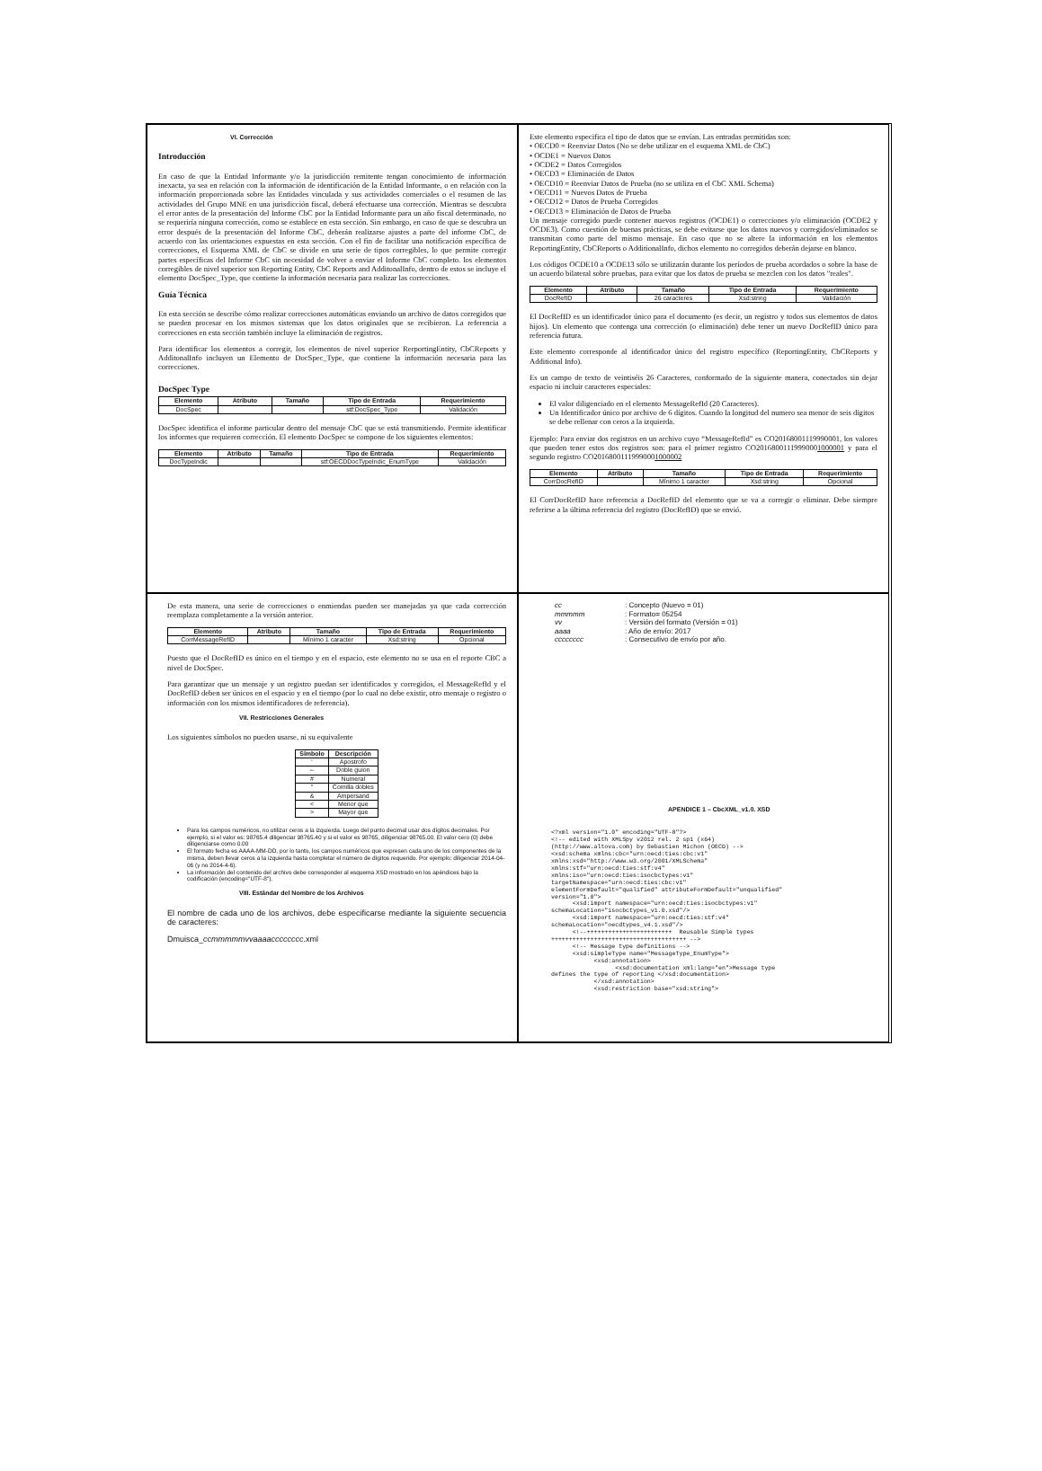VI. Corrección
Introducción
En caso de que la Entidad Informante y/o la jurisdicción remitente tengan conocimiento de información inexacta, ya sea en relación con la información de identificación de la Entidad Informante, o en relación con la información proporcionada sobre las Entidades vinculada y sus actividades comerciales o el resumen de las actividades del Grupo MNE en una jurisdicción fiscal, deberá efectuarse una corrección. Mientras se descubra el error antes de la presentación del Informe CbC por la Entidad Informante para un año fiscal determinado, no se requeriría ninguna corrección, como se establece en esta sección. Sin embargo, en caso de que se descubra un error después de la presentación del Informe CbC, deberán realizarse ajustes a parte del informe CbC, de acuerdo con las orientaciones expuestas en esta sección. Con el fin de facilitar una notificación específica de correcciones, el Esquema XML de CbC se divide en una serie de tipos corregibles, lo que permite corregir partes específicas del Informe CbC sin necesidad de volver a enviar el Informe CbC completo. los elementos corregibles de nivel superior son Reporting Entity, CbC Reports and AdditonalInfo, dentro de estos se incluye el elemento DocSpec_Type, que contiene la información necesaria para realizar las correcciones.
Guía Técnica
En esta sección se describe cómo realizar correcciones automáticas enviando un archivo de datos corregidos que se pueden procesar en los mismos sistemas que los datos originales que se recibieron. La referencia a correcciones en esta sección también incluye la eliminación de registros.
Para identificar los elementos a corregir, los elementos de nivel superior RerportingEntity, CbCReports y AdditonalInfo incluyen un Elemento de DocSpec_Type, que contiene la información necesaria para las correcciones.
DocSpec Type
| Elemento | Atributo | Tamaño | Tipo de Entrada | Requerimiento |
| --- | --- | --- | --- | --- |
| DocSpec | | | stf:DocSpec_Type | Validación |
DocSpec identifica el informe particular dentro del mensaje CbC que se está transmitiendo. Permite identificar los informes que requieren corrección. El elemento DocSpec se compone de los siguientes elementos:
| Elemento | Atributo | Tamaño | Tipo de Entrada | Requerimiento |
| --- | --- | --- | --- | --- |
| DocTypeIndic | | | stf:OECDDocTypeIndic_EnumType | Validación |
Este elemento especifica el tipo de datos que se envían. Las entradas permitidas son:
• OECD0 = Reenviar Datos (No se debe utilizar en el esquema XML de CbC)
• OCDE1 = Nuevos Datos
• OCDE2 = Datos Corregidos
• OECD3 = Eliminación de Datos
• OECD10 = Reenviar Datos de Prueba (no se utiliza en el CbC XML Schema)
• OECD11 = Nuevos Datos de Prueba
• OECD12 = Datos de Prueba Corregidos
• OECD13 = Eliminación de Datos de Prueba
Un mensaje corregido puede contener nuevos registros (OCDE1) o correcciones y/o eliminación (OCDE2 y OCDE3). Como cuestión de buenas prácticas, se debe evitarse que los datos nuevos y corregidos/eliminados se transmitan como parte del mismo mensaje. En caso que no se altere la información en los elementos ReportingEntity, CbCReports o AdditionalInfo, dichos elemento no corregidos deberán dejarse en blanco.
Los códigos OCDE10 a OCDE13 sólo se utilizarán durante los períodos de prueba acordados o sobre la base de un acuerdo bilateral sobre pruebas, para evitar que los datos de prueba se mezclen con los datos "reales".
| Elemento | Atributo | Tamaño | Tipo de Entrada | Requerimiento |
| --- | --- | --- | --- | --- |
| DocRefID | | 26 caracteres | Xsd:string | Validación |
El DocRefID es un identificador único para el documento (es decir, un registro y todos sus elementos de datos hijos). Un elemento que contenga una corrección (o eliminación) debe tener un nuevo DocRefID único para referencia futura.
Este elemento corresponde al identificador único del registro específico (ReportingEntity, CbCReports y Additional Info).
Es un campo de texto de veintiséis 26 Caracteres, conformado de la siguiente manera, conectados sin dejar espacio ni incluir caracteres especiales:
El valor diligenciado en el elemento MessageRefId (20 Caracteres).
Un Identificador único por archivo de 6 dígitos. Cuando la longitud del numero sea menor de seis dígitos se debe rellenar con ceros a la izquierda.
Ejemplo: Para enviar dos registros en un archivo cuyo “MessageRefId” es CO20168001119990001, los valores que pueden tener estos dos registros son: para el primer registro CO20168001119990001000001 y para el segundo registro CO20168001119990001000002
| Elemento | Atributo | Tamaño | Tipo de Entrada | Requerimiento |
| --- | --- | --- | --- | --- |
| CorrDocRefID | | Mínimo 1 caracter | Xsd:string | Opcional |
El CorrDocRefID hace referencia a DocRefID del elemento que se va a corregir o eliminar. Debe siempre referirse a la última referencia del registro (DocRefID) que se envió.
De esta manera, una serie de correcciones o enmiendas pueden ser manejadas ya que cada corrección reemplaza completamente a la versión anterior.
| Elemento | Atributo | Tamaño | Tipo de Entrada | Requerimiento |
| --- | --- | --- | --- | --- |
| CorrMessageRefID | | Mínimo 1 caracter | Xsd:string | Opcional |
Puesto que el DocRefID es único en el tiempo y en el espacio, este elemento no se usa en el reporte CBC a nivel de DocSpec.
Para garantizar que un mensaje y un registro puedan ser identificados y corregidos, el MessageRefId y el DocRefID deben ser únicos en el espacio y en el tiempo (por lo cual no debe existir, otro mensaje o registro o información con los mismos identificadores de referencia).
VII. Restricciones Generales
Los siguientes símbolos no pueden usarse, ni su equivalente
| Símbolo | Descripción |
| --- | --- |
| ' | Apostrofo |
| -- | Doble guion |
| # | Numeral |
| " | Comilla dobles |
| & | Ampersand |
| < | Menor que |
| > | Mayor que |
Para los campos numéricos, no utilizar ceros a la izquierda. Luego del punto decimal usar dos dígitos decimales. Por ejemplo, si el valor es: 98765.4 diligenciar 98765.40 y si el valor es 98765, diligenciar 98765.00. El valor cero (0) debe diligenciarse como 0.00
El formato fecha es AAAA-MM-DD, por lo tanto, los campos numéricos que expresen cada uno de los componentes de la misma, deben llevar ceros a la izquierda hasta completar el número de dígitos requerido. Por ejemplo: diligenciar 2014-04-06 (y no 2014-4-6).
La información del contenido del archivo debe corresponder al esquema XSD mostrado en los apéndices bajo la codificación (encoding="UTF-8").
VIII. Estándar del Nombre de los Archivos
El nombre de cada uno de los archivos, debe especificarse mediante la siguiente secuencia de caracteres:
Dmuisca_ccmmmmmvvaaaacccccccc.xml
| cc | : Concepto (Nuevo = 01) |
| mmmmm | : Formato= 05254 |
| vv | : Versión del formato (Versión = 01) |
| aaaa | : Año de envío: 2017 |
| cccccccc | : Consecutivo de envío por año. |
APENDICE 1 – CbcXML_v1.0. XSD
<?xml version="1.0" encoding="UTF-8"?> <!-- edited with XMLSpy v2012 rel. 2 sp1 (x64) (http://www.altova.com) by Sebastien Michon (OECD) --> <xsd:schema xmlns:cbc="urn:oecd:ties:cbc:v1" xmlns:xsd="http://www.w3.org/2001/XMLSchema" xmlns:stf="urn:oecd:ties:stf:v4" xmlns:iso="urn:oecd:ties:isocbctypes:v1" targetNamespace="urn:oecd:ties:cbc:v1" elementFormDefault="qualified" attributeFormDefault="unqualified" version="1.0"> <xsd:import namespace="urn:oecd:ties:isocbctypes:v1" schemaLocation="isocbctypes_v1.0.xsd"/> <xsd:import namespace="urn:oecd:ties:stf:v4" schemaLocation="oecdtypes_v4.1.xsd"/> <!--++++++++++++++++++++++++ Reusable Simple types ++++++++++++++++++++++++++++++++++++++ --> <!-- Message type definitions --> <xsd:simpleType name="MessageType_EnumType"> <xsd:annotation> <xsd:documentation xml:lang="en">Message type defines the type of reporting </xsd:documentation> </xsd:annotation> <xsd:restriction base="xsd:string">